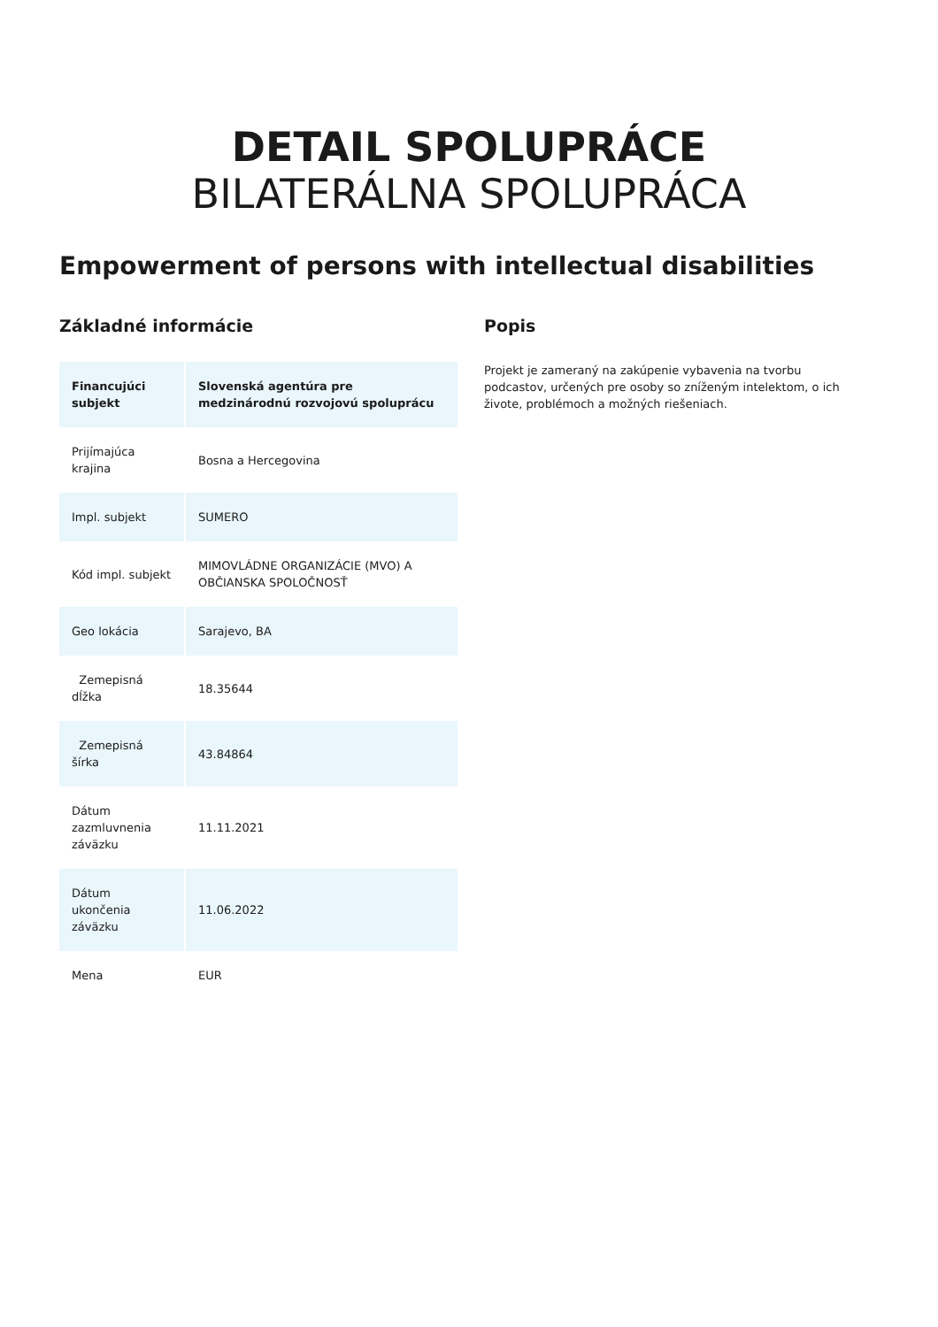DETAIL SPOLUPRÁCE
BILATERÁLNA SPOLUPRÁCA
Empowerment of persons with intellectual disabilities
Základné informácie
| Financujúci subjekt | Slovenská agentúra pre medzinárodnú rozvojovú spoluprácu |
| Prijímajúca krajina | Bosna a Hercegovina |
| Impl. subjekt | SUMERO |
| Kód impl. subjekt | MIMOVLÁDNE ORGANIZÁCIE (MVO) A OBČIANSKA SPOLOČNOSŤ |
| Geo lokácia | Sarajevo, BA |
| Zemepisná dĺžka | 18.35644 |
| Zemepisná šírka | 43.84864 |
| Dátum zazmluvnenia záväzku | 11.11.2021 |
| Dátum ukončenia záväzku | 11.06.2022 |
| Mena | EUR |
Popis
Projekt je zameraný na zakúpenie vybavenia na tvorbu podcastov, určených pre osoby so zníženým intelektom, o ich živote, problémoch a možných riešeniach.